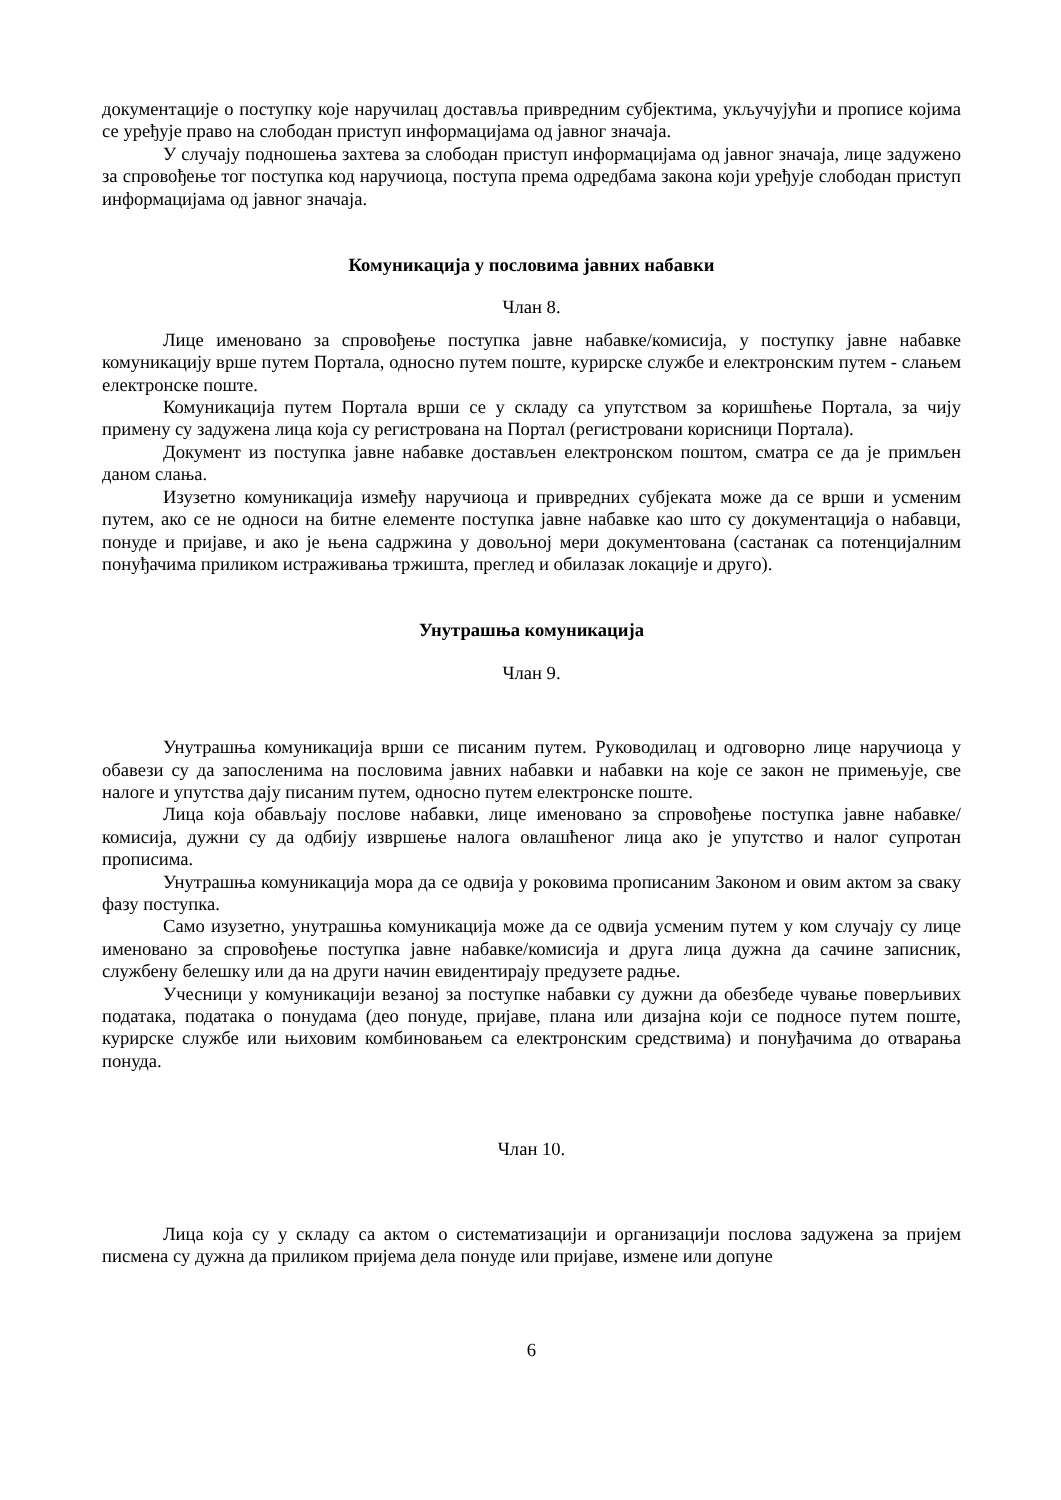документације о поступку које наручилац доставља привредним субјектима, укључујући и прописе којима се уређује право на слободан приступ информацијама од јавног значаја.
У случају подношења захтева за слободан приступ информацијама од јавног значаја, лице задужено за спровођење тог поступка код наручиоца, поступа према одредбама закона који уређује слободан приступ информацијама од јавног значаја.
Комуникација у пословима јавних набавки
Члан 8.
Лице именовано за спровођење поступка јавне набавке/комисија, у поступку јавне набавке комуникацију врше путем Портала, односно путем поште, курирске службе и електронским путем - слањем електронске поште.
Комуникација путем Портала врши се у складу са упутством за коришћење Портала, за чију примену су задужена лица која су регистрована на Портал (регистровани корисници Портала).
Документ из поступка јавне набавке достављен електронском поштом, сматра се да је примљен даном слања.
Изузетно комуникација између наручиоца и привредних субјеката може да се врши и усменим путем, ако се не односи на битне елементе поступка јавне набавке као што су документација о набавци, понуде и пријаве, и ако је њена садржина у довољној мери документована (састанак са потенцијалним понуђачима приликом истраживања тржишта, преглед и обилазак локације и друго).
Унутрашња комуникација
Члан 9.
Унутрашња комуникација врши се писаним путем. Руководилац и одговорно лице наручиоца у обавези су да запосленима на пословима јавних набавки и набавки на које се закон не примењује, све налоге и упутства дају писаним путем, односно путем електронске поште.
Лица која обављају послове набавки, лице именовано за спровођење поступка јавне набавке/комисија, дужни су да одбију извршење налога овлашћеног лица ако је упутство и налог супротан прописима.
Унутрашња комуникација мора да се одвија у роковима прописаним Законом и овим актом за сваку фазу поступка.
Само изузетно, унутрашња комуникација може да се одвија усменим путем у ком случају су лице именовано за спровођење поступка јавне набавке/комисија и друга лица дужна да сачине записник, службену белешку или да на други начин евидентирају предузете радње.
Учесници у комуникацији везаној за поступке набавки су дужни да обезбеде чување поверљивих података, података о понудама (део понуде, пријаве, плана или дизајна који се подносе путем поште, курирске службе или њиховим комбиновањем са електронским средствима) и понуђачима до отварања понуда.
Члан 10.
Лица која су у складу са актом о систематизацији и организацији послова задужена за пријем писмена су дужна да приликом пријема дела понуде или пријаве, измене или допуне
6